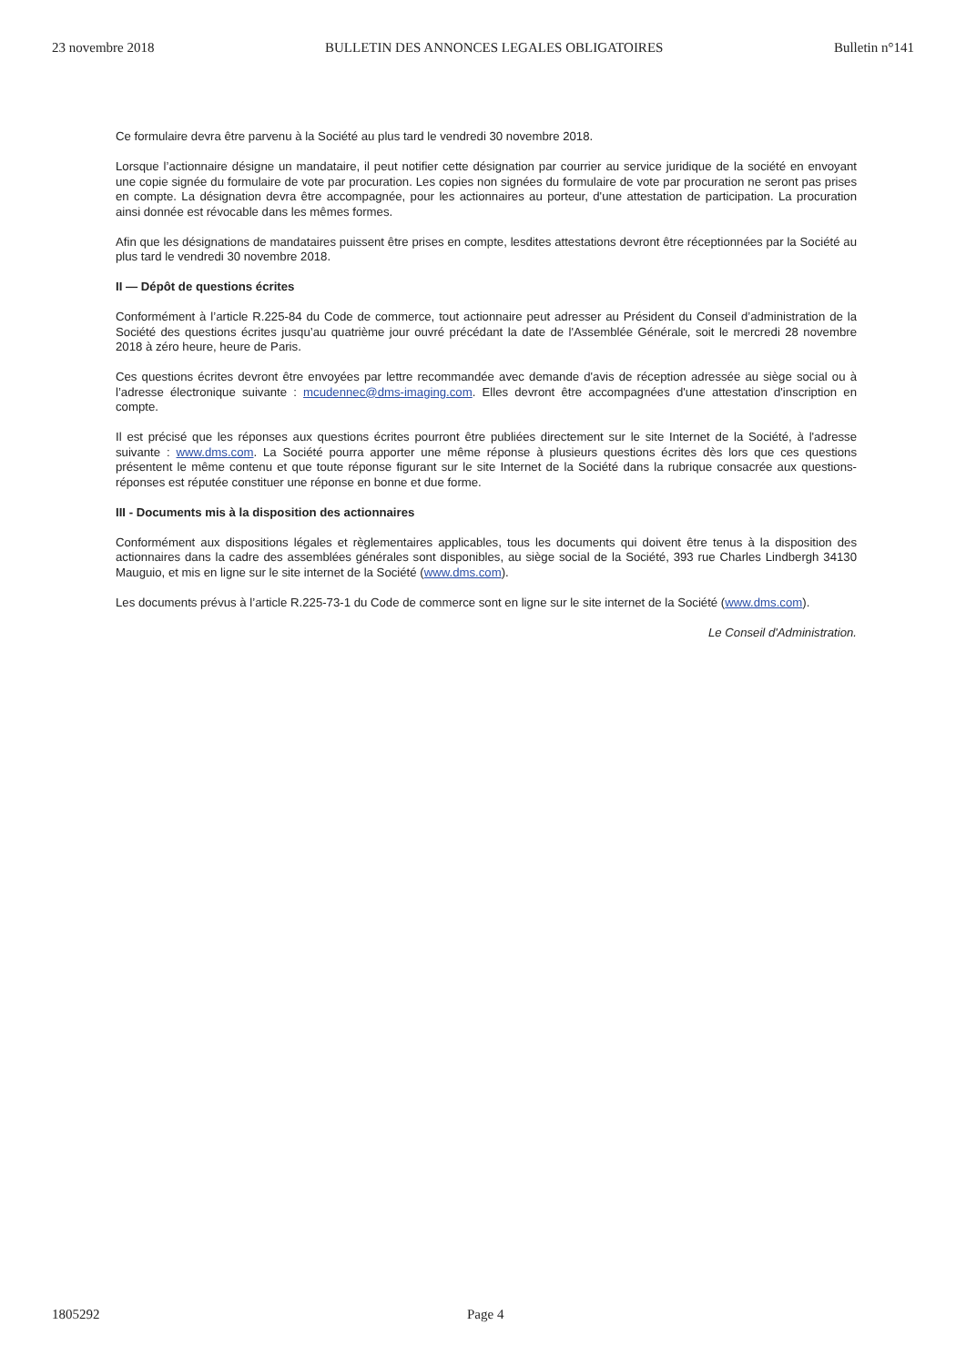23 novembre 2018 BULLETIN DES ANNONCES LEGALES OBLIGATOIRES Bulletin n°141
Ce formulaire devra être parvenu à la Société au plus tard le vendredi 30 novembre 2018.
Lorsque l’actionnaire désigne un mandataire, il peut notifier cette désignation par courrier au service juridique de la société en envoyant une copie signée du formulaire de vote par procuration. Les copies non signées du formulaire de vote par procuration ne seront pas prises en compte. La désignation devra être accompagnée, pour les actionnaires au porteur, d'une attestation de participation. La procuration ainsi donnée est révocable dans les mêmes formes.
Afin que les désignations de mandataires puissent être prises en compte, lesdites attestations devront être réceptionnées par la Société au plus tard le vendredi 30 novembre 2018.
II — Dépôt de questions écrites
Conformément à l’article R.225-84 du Code de commerce, tout actionnaire peut adresser au Président du Conseil d’administration de la Société des questions écrites jusqu’au quatrième jour ouvré précédant la date de l'Assemblée Générale, soit le mercredi 28 novembre 2018 à zéro heure, heure de Paris.
Ces questions écrites devront être envoyées par lettre recommandée avec demande d'avis de réception adressée au siège social ou à l’adresse électronique suivante : mcudennec@dms-imaging.com. Elles devront être accompagnées d'une attestation d'inscription en compte.
Il est précisé que les réponses aux questions écrites pourront être publiées directement sur le site Internet de la Société, à l'adresse suivante : www.dms.com. La Société pourra apporter une même réponse à plusieurs questions écrites dès lors que ces questions présentent le même contenu et que toute réponse figurant sur le site Internet de la Société dans la rubrique consacrée aux questions-réponses est réputée constituer une réponse en bonne et due forme.
III - Documents mis à la disposition des actionnaires
Conformément aux dispositions légales et règlementaires applicables, tous les documents qui doivent être tenus à la disposition des actionnaires dans la cadre des assemblées générales sont disponibles, au siège social de la Société, 393 rue Charles Lindbergh 34130 Mauguio, et mis en ligne sur le site internet de la Société (www.dms.com).
Les documents prévus à l’article R.225-73-1 du Code de commerce sont en ligne sur le site internet de la Société (www.dms.com).
Le Conseil d'Administration.
1805292 Page 4